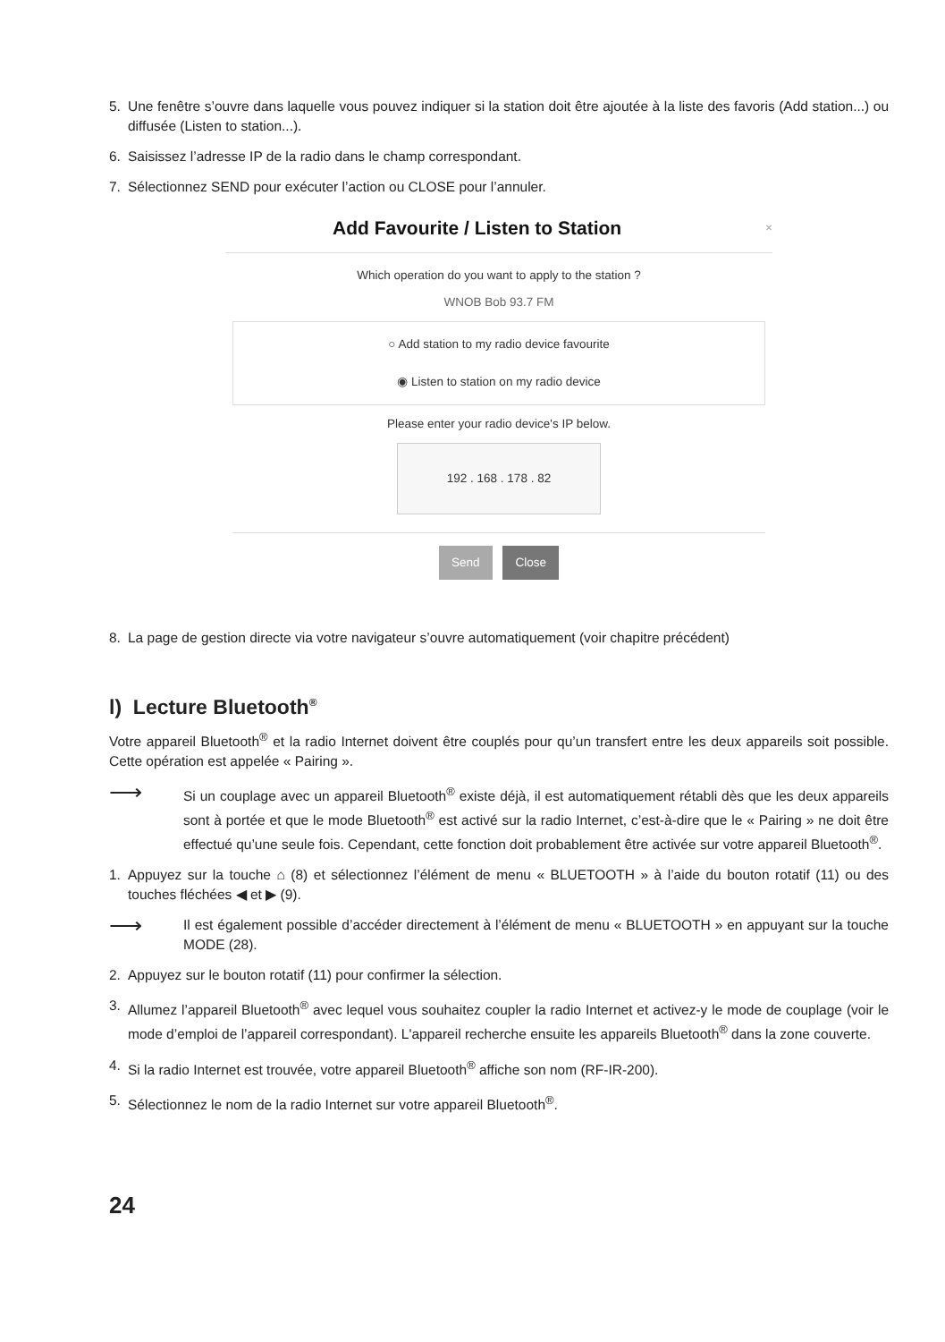5. Une fenêtre s’ouvre dans laquelle vous pouvez indiquer si la station doit être ajoutée à la liste des favoris (Add station...) ou diffusée (Listen to station...).
6. Saisissez l’adresse IP de la radio dans le champ correspondant.
7. Sélectionnez SEND pour exécuter l’action ou CLOSE pour l’annuler.
Add Favourite / Listen to Station ×
Which operation do you want to apply to the station ?
WNOB Bob 93.7 FM
○ Add station to my radio device favourite
◉ Listen to station on my radio device
Please enter your radio device's IP below.
192 . 168 . 178 . 82
Send Close
8. La page de gestion directe via votre navigateur s’ouvre automatiquement (voir chapitre précédent)
l) Lecture Bluetooth<sup>®</sup>
Votre appareil Bluetooth<sup>®</sup> et la radio Internet doivent être couplés pour qu’un transfert entre les deux appareils soit possible. Cette opération est appelée « Pairing ».
⟶
Si un couplage avec un appareil Bluetooth<sup>®</sup> existe déjà, il est automatiquement rétabli dès que les deux appareils sont à portée et que le mode Bluetooth<sup>®</sup> est activé sur la radio Internet, c’est-à-dire que le « Pairing » ne doit être effectué qu’une seule fois. Cependant, cette fonction doit probablement être activée sur votre appareil Bluetooth<sup>®</sup>.
1. Appuyez sur la touche ⌂ (8) et sélectionnez l’élément de menu « BLUETOOTH » à l’aide du bouton rotatif (11) ou des touches fléchées ◀ et ▶ (9).
⟶
Il est également possible d’accéder directement à l’élément de menu « BLUETOOTH » en appuyant sur la touche MODE (28).
2. Appuyez sur le bouton rotatif (11) pour confirmer la sélection.
3. Allumez l’appareil Bluetooth<sup>®</sup> avec lequel vous souhaitez coupler la radio Internet et activez-y le mode de couplage (voir le mode d’emploi de l’appareil correspondant). L'appareil recherche ensuite les appareils Bluetooth<sup>®</sup> dans la zone couverte.
4. Si la radio Internet est trouvée, votre appareil Bluetooth<sup>®</sup> affiche son nom (RF-IR-200).
5. Sélectionnez le nom de la radio Internet sur votre appareil Bluetooth<sup>®</sup>.
24